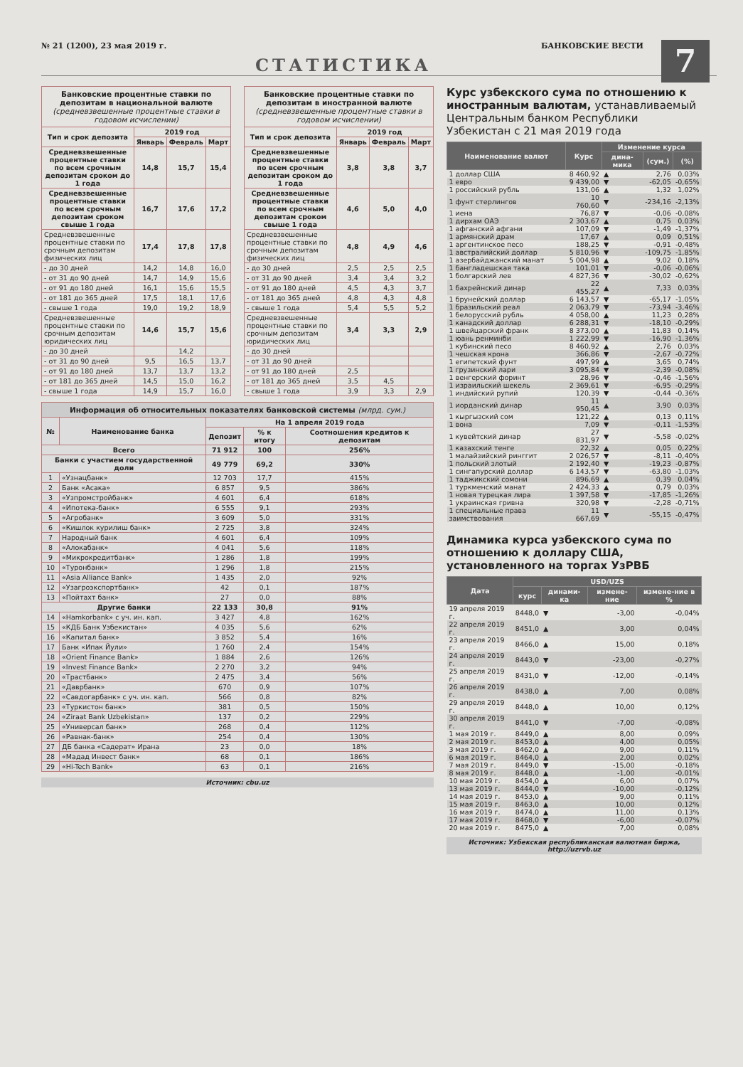№ 21 (1200), 23 мая 2019 г. БАНКОВСКИЕ ВЕСТИ
7
СТАТИСТИКА
Банковские процентные ставки по депозитам в национальной валюте
(средневзвешенные процентные ставки в годовом исчислении)
| Тип и срок депозита | 2019 год | | |
| --- | --- | --- | --- |
| | Январь | Февраль | Март |
| Средневзвешенные процентные ставки по всем срочным депозитам сроком до 1 года | 14,8 | 15,7 | 15,4 |
| Средневзвешенные процентные ставки по всем срочным депозитам сроком свыше 1 года | 16,7 | 17,6 | 17,2 |
| Средневзвешенные процентные ставки по срочным депозитам физических лиц | 17,4 | 17,8 | 17,8 |
| - до 30 дней | 14,2 | 14,8 | 16,0 |
| - от 31 до 90 дней | 14,7 | 14,9 | 15,6 |
| - от 91 до 180 дней | 16,1 | 15,6 | 15,5 |
| - от 181 до 365 дней | 17,5 | 18,1 | 17,6 |
| - свыше 1 года | 19,0 | 19,2 | 18,9 |
| Средневзвешенные процентные ставки по срочным депозитам юридических лиц | 14,6 | 15,7 | 15,6 |
| - до 30 дней | | 14,2 | |
| - от 31 до 90 дней | 9,5 | 16,5 | 13,7 |
| - от 91 до 180 дней | 13,7 | 13,7 | 13,2 |
| - от 181 до 365 дней | 14,5 | 15,0 | 16,2 |
| - свыше 1 года | 14,9 | 15,7 | 16,0 |
Банковские процентные ставки по депозитам в иностранной валюте
(средневзвешенные процентные ставки в годовом исчислении)
| Тип и срок депозита | 2019 год | | |
| --- | --- | --- | --- |
| | Январь | Февраль | Март |
| Средневзвешенные процентные ставки по всем срочным депозитам сроком до 1 года | 3,8 | 3,8 | 3,7 |
| Средневзвешенные процентные ставки по всем срочным депозитам сроком свыше 1 года | 4,6 | 5,0 | 4,0 |
| Средневзвешенные процентные ставки по срочным депозитам физических лиц | 4,8 | 4,9 | 4,6 |
| - до 30 дней | 2,5 | 2,5 | 2,5 |
| - от 31 до 90 дней | 3,4 | 3,4 | 3,2 |
| - от 91 до 180 дней | 4,5 | 4,3 | 3,7 |
| - от 181 до 365 дней | 4,8 | 4,3 | 4,8 |
| - свыше 1 года | 5,4 | 5,5 | 5,2 |
| Средневзвешенные процентные ставки по срочным депозитам юридических лиц | 3,4 | 3,3 | 2,9 |
| - до 30 дней | | | |
| - от 31 до 90 дней | | | |
| - от 91 до 180 дней | 2,5 | | |
| - от 181 до 365 дней | 3,5 | 4,5 | |
| - свыше 1 года | 3,9 | 3,3 | 2,9 |
Информация об относительных показателях банковской системы (млрд. сум.)
| № | Наименование банка | На 1 апреля 2019 года | | |
| --- | --- | --- | --- | --- |
| | | Депозит | % к итогу | Соотношения кредитов к депозитам |
| Всего | | 71 912 | 100 | 256% |
| Банки с участием государственной доли | | 49 779 | 69,2 | 330% |
| 1 | «Узнацбанк» | 12 703 | 17,7 | 415% |
| 2 | Банк «Асака» | 6 857 | 9,5 | 386% |
| 3 | «Узпромстройбанк» | 4 601 | 6,4 | 618% |
| 4 | «Ипотека-банк» | 6 555 | 9,1 | 293% |
| 5 | «Агробанк» | 3 609 | 5,0 | 331% |
| 6 | «Кишлок курилиш банк» | 2 725 | 3,8 | 324% |
| 7 | Народный банк | 4 601 | 6,4 | 109% |
| 8 | «Алокабанк» | 4 041 | 5,6 | 118% |
| 9 | «Микрокредитбанк» | 1 286 | 1,8 | 199% |
| 10 | «Туронбанк» | 1 296 | 1,8 | 215% |
| 11 | «Asia Alliance Bank» | 1 435 | 2,0 | 92% |
| 12 | «Узагроэкспортбанк» | 42 | 0,1 | 187% |
| 13 | «Пойтахт банк» | 27 | 0,0 | 88% |
| Другие банки | | 22 133 | 30,8 | 91% |
| 14 | «Hamkorbank» с уч. ин. кап. | 3 427 | 4,8 | 162% |
| 15 | «КДБ Банк Узбекистан» | 4 035 | 5,6 | 62% |
| 16 | «Капитал банк» | 3 852 | 5,4 | 16% |
| 17 | Банк «Ипак Йули» | 1 760 | 2,4 | 154% |
| 18 | «Orient Finance Bank» | 1 884 | 2,6 | 126% |
| 19 | «Invest Finance Bank» | 2 270 | 3,2 | 94% |
| 20 | «Трастбанк» | 2 475 | 3,4 | 56% |
| 21 | «Даврбанк» | 670 | 0,9 | 107% |
| 22 | «Савдогарбанк» с уч. ин. кап. | 566 | 0,8 | 82% |
| 23 | «Туркистон банк» | 381 | 0,5 | 150% |
| 24 | «Ziraat Bank Uzbekistan» | 137 | 0,2 | 229% |
| 25 | «Универсал банк» | 268 | 0,4 | 112% |
| 26 | «Равнак-банк» | 254 | 0,4 | 130% |
| 27 | ДБ банка «Садерат» Ирана | 23 | 0,0 | 18% |
| 28 | «Мадад Инвест банк» | 68 | 0,1 | 186% |
| 29 | «Hi-Tech Bank» | 63 | 0,1 | 216% |
Источник: cbu.uz
Курс узбекского сума по отношению к иностранным валютам, устанавливаемый Центральным банком Республики Узбекистан с 21 мая 2019 года
| Наименование валют | Курс | Изменение курса | | |
| --- | --- | --- | --- | --- |
| | | дина-мика | (сум.) | (%) |
| 1 доллар США | 8 460,92 | ▲ | 2,76 | 0,03% |
| 1 евро | 9 439,00 | ▼ | -62,05 | -0,65% |
| 1 российский рубль | 131,06 | ▲ | 1,32 | 1,02% |
| 1 фунт стерлингов | 10 760,60 | ▼ | -234,16 | -2,13% |
| 1 иена | 76,87 | ▼ | -0,06 | -0,08% |
| 1 дирхам ОАЭ | 2 303,67 | ▲ | 0,75 | 0,03% |
| 1 афганский афгани | 107,09 | ▼ | -1,49 | -1,37% |
| 1 армянский драм | 17,67 | ▲ | 0,09 | 0,51% |
| 1 аргентинское песо | 188,25 | ▼ | -0,91 | -0,48% |
| 1 австралийский доллар | 5 810,96 | ▼ | -109,75 | -1,85% |
| 1 азербайджанский манат | 5 004,98 | ▲ | 9,02 | 0,18% |
| 1 бангладешская така | 101,01 | ▼ | -0,06 | -0,06% |
| 1 болгарский лев | 4 827,36 | ▼ | -30,02 | -0,62% |
| 1 бахрейнский динар | 22 455,27 | ▲ | 7,33 | 0,03% |
| 1 брунейский доллар | 6 143,57 | ▼ | -65,17 | -1,05% |
| 1 бразильский реал | 2 063,79 | ▼ | -73,94 | -3,46% |
| 1 белорусский рубль | 4 058,00 | ▲ | 11,23 | 0,28% |
| 1 канадский доллар | 6 288,31 | ▼ | -18,10 | -0,29% |
| 1 швейцарский франк | 8 373,00 | ▲ | 11,83 | 0,14% |
| 1 юань ренминби | 1 222,99 | ▼ | -16,90 | -1,36% |
| 1 кубинский песо | 8 460,92 | ▲ | 2,76 | 0,03% |
| 1 чешская крона | 366,86 | ▼ | -2,67 | -0,72% |
| 1 египетский фунт | 497,99 | ▲ | 3,65 | 0,74% |
| 1 грузинский лари | 3 095,84 | ▼ | -2,39 | -0,08% |
| 1 венгерский форинт | 28,96 | ▼ | -0,46 | -1,56% |
| 1 израильский шекель | 2 369,61 | ▼ | -6,95 | -0,29% |
| 1 индийский рупий | 120,39 | ▼ | -0,44 | -0,36% |
| 1 иорданский динар | 11 950,45 | ▲ | 3,90 | 0,03% |
| 1 кыргызский сом | 121,22 | ▲ | 0,13 | 0,11% |
| 1 вона | 7,09 | ▼ | -0,11 | -1,53% |
| 1 кувейтский динар | 27 831,97 | ▼ | -5,58 | -0,02% |
| 1 казахский тенге | 22,32 | ▲ | 0,05 | 0,22% |
| 1 малайзийский ринггит | 2 026,57 | ▼ | -8,11 | -0,40% |
| 1 польский злотый | 2 192,40 | ▼ | -19,23 | -0,87% |
| 1 сингапурский доллар | 6 143,57 | ▼ | -63,80 | -1,03% |
| 1 таджикский сомони | 896,69 | ▲ | 0,39 | 0,04% |
| 1 туркменский манат | 2 424,33 | ▲ | 0,79 | 0,03% |
| 1 новая турецкая лира | 1 397,58 | ▼ | -17,85 | -1,26% |
| 1 украинская гривна | 320,98 | ▼ | -2,28 | -0,71% |
| 1 специальные права заимствования | 11 667,69 | ▼ | -55,15 | -0,47% |
Динамика курса узбекского сума по отношению к доллару США, установленного на торгах УзРВБ
| Дата | USD/UZS | | | |
| --- | --- | --- | --- | --- |
| | курс | динами-ка | измене-ние | измене-ние в % |
| 19 апреля 2019 г. | 8448,0 | ▼ | -3,00 | -0,04% |
| 22 апреля 2019 г. | 8451,0 | ▲ | 3,00 | 0,04% |
| 23 апреля 2019 г. | 8466,0 | ▲ | 15,00 | 0,18% |
| 24 апреля 2019 г. | 8443,0 | ▼ | -23,00 | -0,27% |
| 25 апреля 2019 г. | 8431,0 | ▼ | -12,00 | -0,14% |
| 26 апреля 2019 г. | 8438,0 | ▲ | 7,00 | 0,08% |
| 29 апреля 2019 г. | 8448,0 | ▲ | 10,00 | 0,12% |
| 30 апреля 2019 г. | 8441,0 | ▼ | -7,00 | -0,08% |
| 1 мая 2019 г. | 8449,0 | ▲ | 8,00 | 0,09% |
| 2 мая 2019 г. | 8453,0 | ▲ | 4,00 | 0,05% |
| 3 мая 2019 г. | 8462,0 | ▲ | 9,00 | 0,11% |
| 6 мая 2019 г. | 8464,0 | ▲ | 2,00 | 0,02% |
| 7 мая 2019 г. | 8449,0 | ▼ | -15,00 | -0,18% |
| 8 мая 2019 г. | 8448,0 | ▲ | -1,00 | -0,01% |
| 10 мая 2019 г. | 8454,0 | ▲ | 6,00 | 0,07% |
| 13 мая 2019 г. | 8444,0 | ▼ | -10,00 | -0,12% |
| 14 мая 2019 г. | 8453,0 | ▲ | 9,00 | 0,11% |
| 15 мая 2019 г. | 8463,0 | ▲ | 10,00 | 0,12% |
| 16 мая 2019 г. | 8474,0 | ▲ | 11,00 | 0,13% |
| 17 мая 2019 г. | 8468,0 | ▼ | -6,00 | -0,07% |
| 20 мая 2019 г. | 8475,0 | ▲ | 7,00 | 0,08% |
Источник: Узбекская республиканская валютная биржа, http://uzrvb.uz